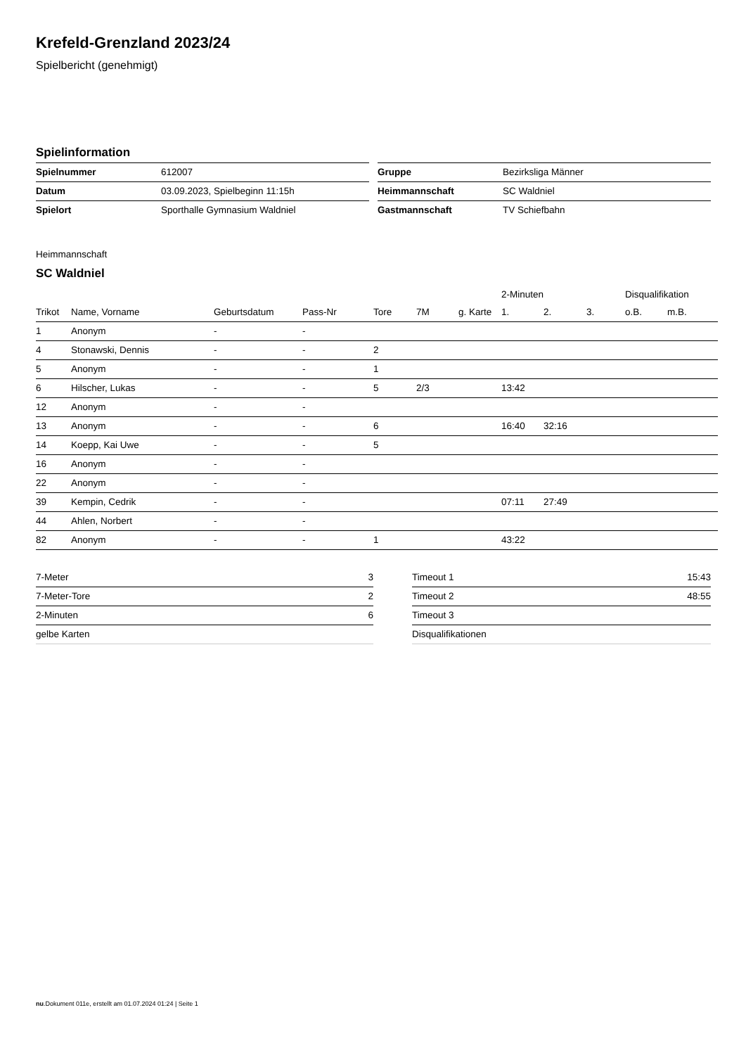Krefeld-Grenzland 2023/24
Spielbericht (genehmigt)
Spielinformation
| Spielnummer | 612007 |
| Datum | 03.09.2023, Spielbeginn 11:15h |
| Spielort | Sporthalle Gymnasium Waldniel |
| Gruppe | Bezirksliga Männer |
| Heimmannschaft | SC Waldniel |
| Gastmannschaft | TV Schiefbahn |
Heimmannschaft
SC Waldniel
| | | | | | | | 2-Minuten | | | Disqualifikation | |
| --- | --- | --- | --- | --- | --- | --- | --- | --- | --- | --- | --- |
| Trikot | Name, Vorname | Geburtsdatum | Pass-Nr | Tore | 7M | g. Karte | 1. | 2. | 3. | o.B. | m.B. |
| 1 | Anonym | - | - | | | | | | | | |
| 4 | Stonawski, Dennis | - | - | 2 | | | | | | | |
| 5 | Anonym | - | - | 1 | | | | | | | |
| 6 | Hilscher, Lukas | - | - | 5 | 2/3 | | 13:42 | | | | |
| 12 | Anonym | - | - | | | | | | | | |
| 13 | Anonym | - | - | 6 | | | 16:40 | 32:16 | | | |
| 14 | Koepp, Kai Uwe | - | - | 5 | | | | | | | |
| 16 | Anonym | - | - | | | | | | | | |
| 22 | Anonym | - | - | | | | | | | | |
| 39 | Kempin, Cedrik | - | - | | | | 07:11 | 27:49 | | | |
| 44 | Ahlen, Norbert | - | - | | | | | | | | |
| 82 | Anonym | - | - | 1 | | | 43:22 | | | | |
| 7-Meter | 3 |
| 7-Meter-Tore | 2 |
| 2-Minuten | 6 |
| gelbe Karten | |
| Timeout 1 | 15:43 |
| Timeout 2 | 48:55 |
| Timeout 3 | |
| Disqualifikationen | |
nu.Dokument 011e, erstellt am 01.07.2024 01:24 | Seite 1